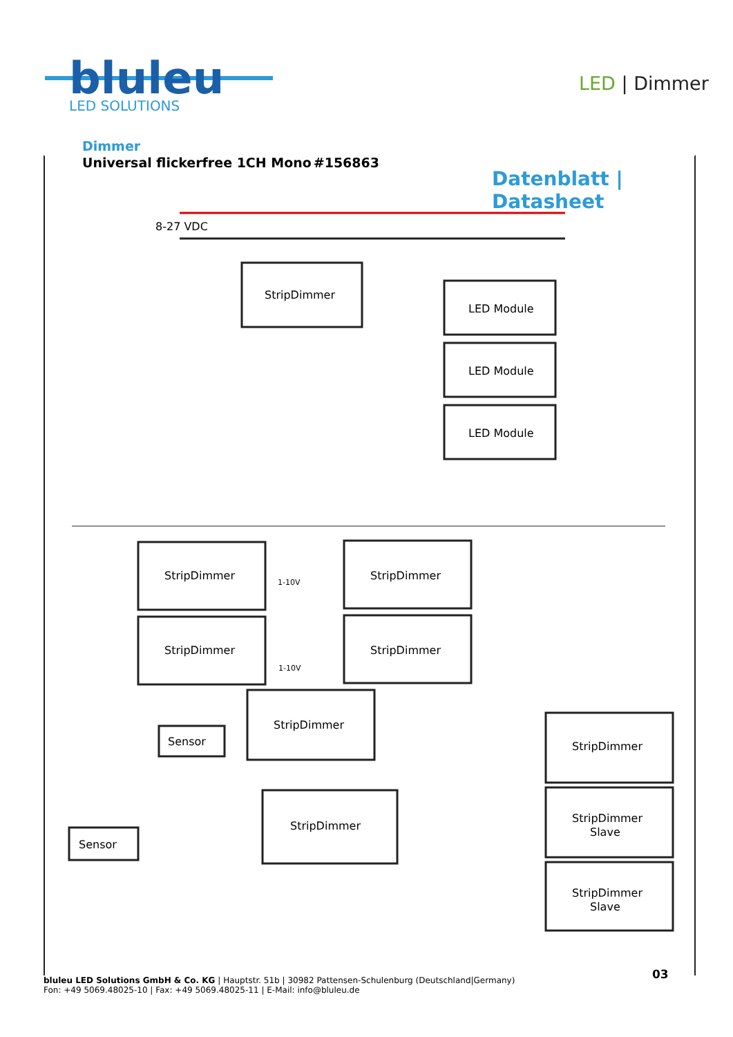bluleu
LED SOLUTIONS
LED | Dimmer
Dimmer
Universal flickerfree 1CH Mono #156863
Datenblatt | Datasheet
8-27 VDC
StripDimmer
LED Module
LED Module
LED Module
StripDimmer
StripDimmer
StripDimmer
StripDimmer
StripDimmer
StripDimmer
StripDimmer
StripDimmer
Slave
StripDimmer
Slave
Sensor
Sensor
1-10V
1-10V
bluleu LED Solutions GmbH & Co. KG | Hauptstr. 51b | 30982 Pattensen-Schulenburg (Deutschland|Germany)
Fon: +49 5069.48025-10 | Fax: +49 5069.48025-11 | E-Mail: info@bluleu.de
03